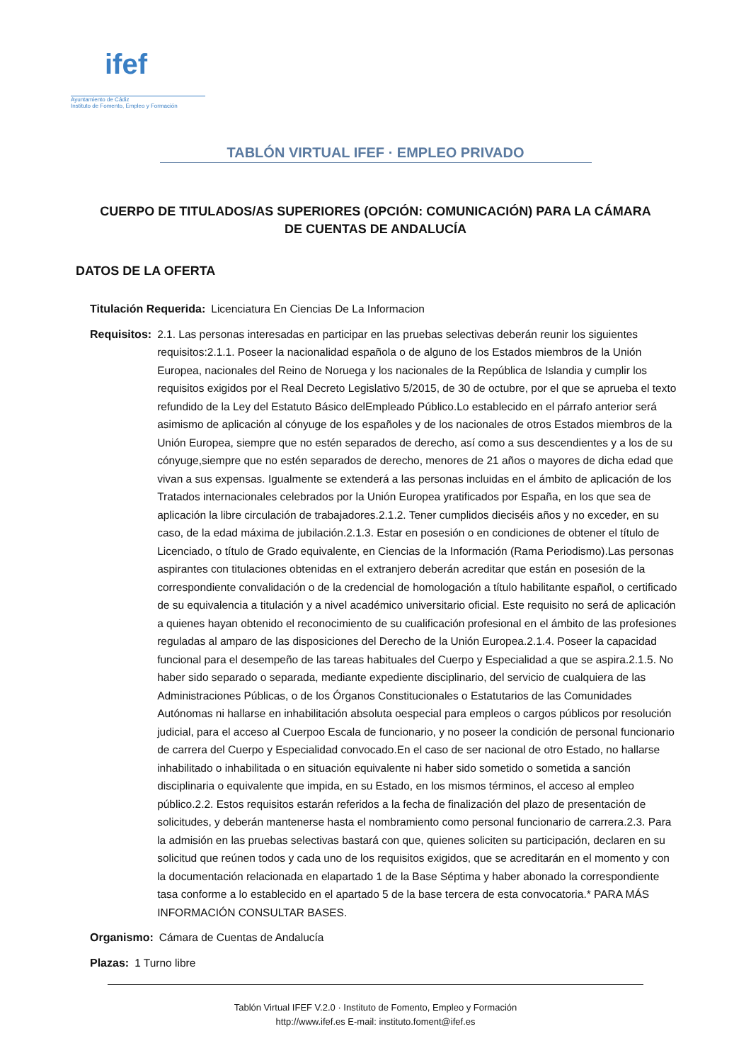ifef
Ayuntamiento de Cádiz
Instituto de Fomento, Empleo y Formación
TABLÓN VIRTUAL IFEF · EMPLEO PRIVADO
CUERPO DE TITULADOS/AS SUPERIORES (OPCIÓN: COMUNICACIÓN) PARA LA CÁMARA DE CUENTAS DE ANDALUCÍA
DATOS DE LA OFERTA
Titulación Requerida: Licenciatura En Ciencias De La Informacion
Requisitos: 2.1. Las personas interesadas en participar en las pruebas selectivas deberán reunir los siguientes requisitos:2.1.1. Poseer la nacionalidad española o de alguno de los Estados miembros de la Unión Europea, nacionales del Reino de Noruega y los nacionales de la República de Islandia y cumplir los requisitos exigidos por el Real Decreto Legislativo 5/2015, de 30 de octubre, por el que se aprueba el texto refundido de la Ley del Estatuto Básico delEmpleado Público.Lo establecido en el párrafo anterior será asimismo de aplicación al cónyuge de los españoles y de los nacionales de otros Estados miembros de la Unión Europea, siempre que no estén separados de derecho, así como a sus descendientes y a los de su cónyuge,siempre que no estén separados de derecho, menores de 21 años o mayores de dicha edad que vivan a sus expensas. Igualmente se extenderá a las personas incluidas en el ámbito de aplicación de los Tratados internacionales celebrados por la Unión Europea yratificados por España, en los que sea de aplicación la libre circulación de trabajadores.2.1.2. Tener cumplidos dieciséis años y no exceder, en su caso, de la edad máxima de jubilación.2.1.3. Estar en posesión o en condiciones de obtener el título de Licenciado, o título de Grado equivalente, en Ciencias de la Información (Rama Periodismo).Las personas aspirantes con titulaciones obtenidas en el extranjero deberán acreditar que están en posesión de la correspondiente convalidación o de la credencial de homologación a título habilitante español, o certificado de su equivalencia a titulación y a nivel académico universitario oficial. Este requisito no será de aplicación a quienes hayan obtenido el reconocimiento de su cualificación profesional en el ámbito de las profesiones reguladas al amparo de las disposiciones del Derecho de la Unión Europea.2.1.4. Poseer la capacidad funcional para el desempeño de las tareas habituales del Cuerpo y Especialidad a que se aspira.2.1.5. No haber sido separado o separada, mediante expediente disciplinario, del servicio de cualquiera de las Administraciones Públicas, o de los Órganos Constitucionales o Estatutarios de las Comunidades Autónomas ni hallarse en inhabilitación absoluta oespecial para empleos o cargos públicos por resolución judicial, para el acceso al Cuerpoo Escala de funcionario, y no poseer la condición de personal funcionario de carrera del Cuerpo y Especialidad convocado.En el caso de ser nacional de otro Estado, no hallarse inhabilitado o inhabilitada o en situación equivalente ni haber sido sometido o sometida a sanción disciplinaria o equivalente que impida, en su Estado, en los mismos términos, el acceso al empleo público.2.2. Estos requisitos estarán referidos a la fecha de finalización del plazo de presentación de solicitudes, y deberán mantenerse hasta el nombramiento como personal funcionario de carrera.2.3. Para la admisión en las pruebas selectivas bastará con que, quienes soliciten su participación, declaren en su solicitud que reúnen todos y cada uno de los requisitos exigidos, que se acreditarán en el momento y con la documentación relacionada en elapartado 1 de la Base Séptima y haber abonado la correspondiente tasa conforme a lo establecido en el apartado 5 de la base tercera de esta convocatoria.* PARA MÁS INFORMACIÓN CONSULTAR BASES.
Organismo: Cámara de Cuentas de Andalucía
Plazas: 1 Turno libre
Tablón Virtual IFEF V.2.0 · Instituto de Fomento, Empleo y Formación
http://www.ifef.es E-mail: instituto.foment@ifef.es